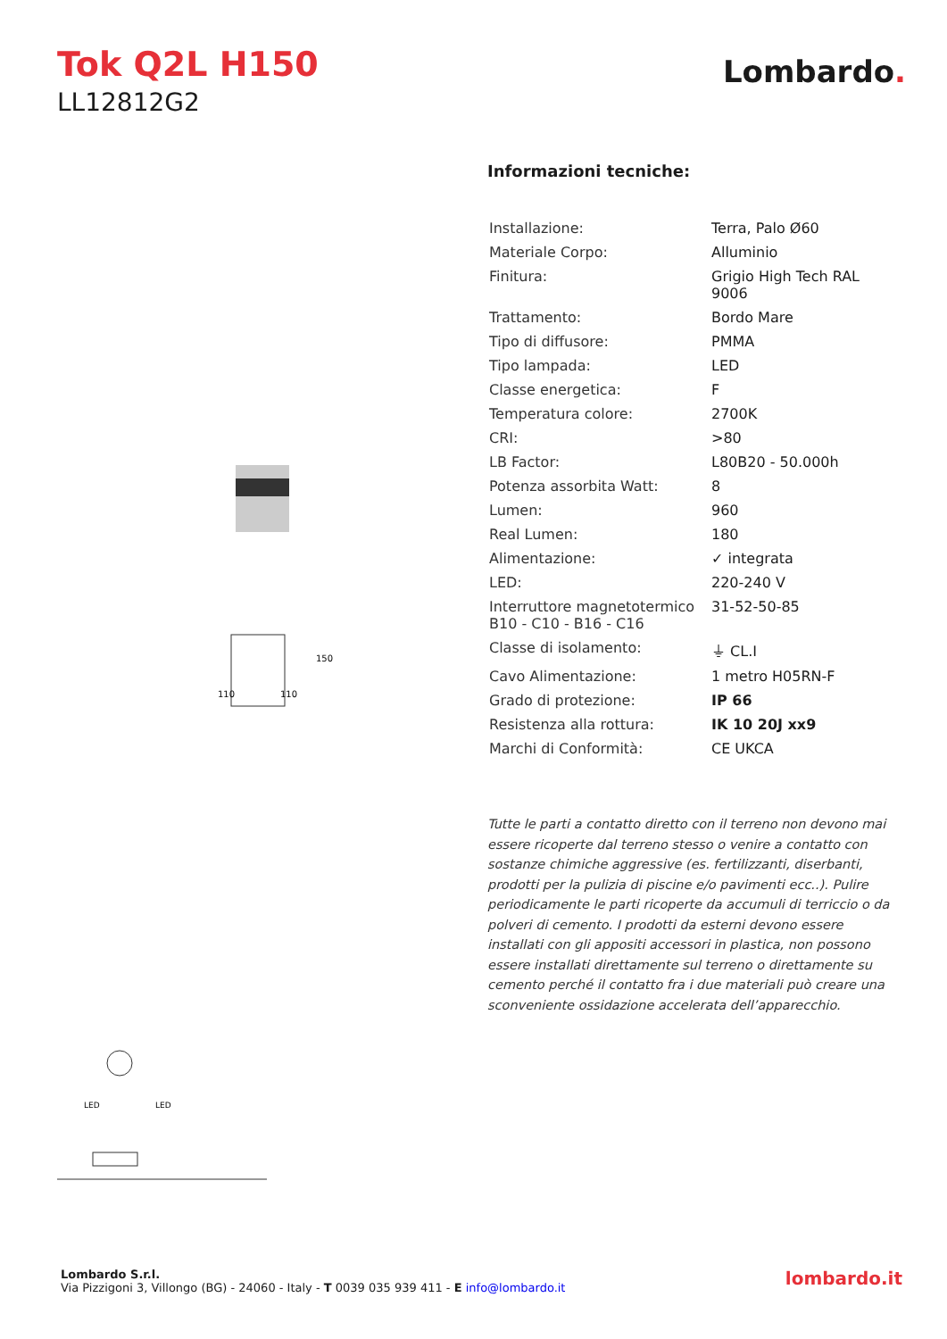Tok Q2L H150
LL12812G2
Lombardo.
110
110
150
LED
LED
Informazioni tecniche:
| Installazione: | Terra, Palo Ø60 |
| Materiale Corpo: | Alluminio |
| Finitura: | Grigio High Tech RAL 9006 |
| Trattamento: | Bordo Mare |
| Tipo di diffusore: | PMMA |
| Tipo lampada: | LED |
| Classe energetica: | F |
| Temperatura colore: | 2700K |
| CRI: | >80 |
| LB Factor: | L80B20 - 50.000h |
| Potenza assorbita Watt: | 8 |
| Lumen: | 960 |
| Real Lumen: | 180 |
| Alimentazione: | ✓ integrata |
| LED: | 220-240 V |
| Interruttore magnetotermico B10 - C10 - B16 - C16 | 31-52-50-85 |
| Classe di isolamento: | ⏚ CL.I |
| Cavo Alimentazione: | 1 metro H05RN-F |
| Grado di protezione: | IP 66 |
| Resistenza alla rottura: | IK 10 20J xx9 |
| Marchi di Conformità: | CE UKCA |
Tutte le parti a contatto diretto con il terreno non devono mai essere ricoperte dal terreno stesso o venire a contatto con sostanze chimiche aggressive (es. fertilizzanti, diserbanti, prodotti per la pulizia di piscine e/o pavimenti ecc..). Pulire periodicamente le parti ricoperte da accumuli di terriccio o da polveri di cemento. I prodotti da esterni devono essere installati con gli appositi accessori in plastica, non possono essere installati direttamente sul terreno o direttamente su cemento perché il contatto fra i due materiali può creare una sconveniente ossidazione accelerata dell’apparecchio.
Lombardo S.r.l.
Via Pizzigoni 3, Villongo (BG) - 24060 - Italy - T 0039 035 939 411 - E info@lombardo.it
lombardo.it